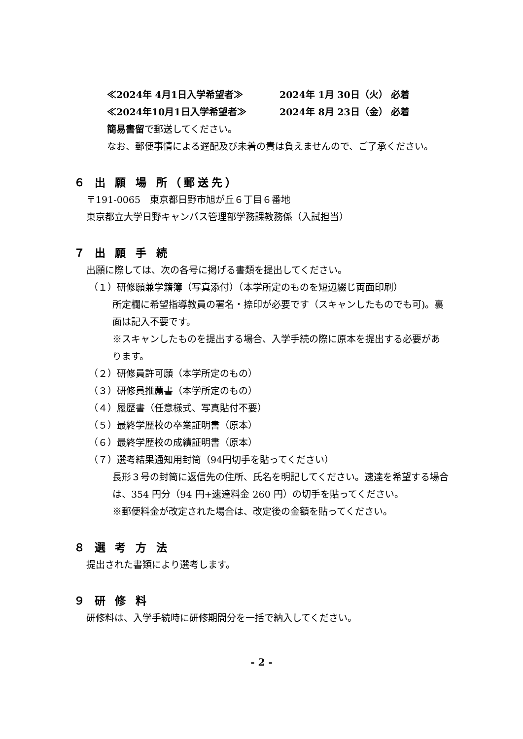≪2024年 4月1日入学希望者≫ 2024年 1月 30日（火） 必着
≪2024年10月1日入学希望者≫ 2024年 8月 23日（金） 必着
簡易書留で郵送してください。
なお、郵便事情による遅配及び未着の責は負えませんので、ご了承ください。
６ 出 願 場 所（郵送先）
〒191-0065　東京都日野市旭が丘６丁目６番地
東京都立大学日野キャンパス管理部学務課教務係（入試担当）
７ 出 願 手 続
出願に際しては、次の各号に掲げる書類を提出してください。
（１）研修願兼学籍簿（写真添付）（本学所定のものを短辺綴じ両面印刷）
所定欄に希望指導教員の署名・捺印が必要です（スキャンしたものでも可)。裏面は記入不要です。
※スキャンしたものを提出する場合、入学手続の際に原本を提出する必要があります。
（２）研修員許可願（本学所定のもの）
（３）研修員推薦書（本学所定のもの）
（４）履歴書（任意様式、写真貼付不要）
（５）最終学歴校の卒業証明書（原本）
（６）最終学歴校の成績証明書（原本）
（７）選考結果通知用封筒（94円切手を貼ってください）
長形３号の封筒に返信先の住所、氏名を明記してください。速達を希望する場合は、354 円分（94 円+速達料金 260 円）の切手を貼ってください。
※郵便料金が改定された場合は、改定後の金額を貼ってください。
８ 選 考 方 法
提出された書類により選考します。
９ 研 修 料
研修料は、入学手続時に研修期間分を一括で納入してください。
- 2 -